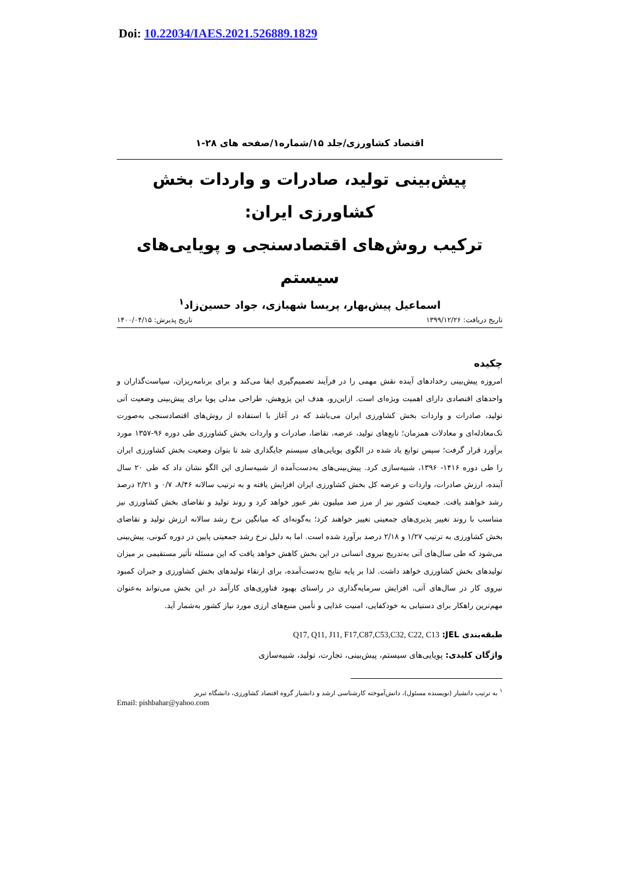Doi: 10.22034/IAES.2021.526889.1829
اقتصاد کشاورزی/جلد ۱۵/شماره۱/صفحه های ۲۸-۱
پیش‌بینی تولید، صادرات و واردات بخش کشاورزی ایران:
ترکیب روش‌های اقتصادسنجی و پویایی‌های سیستم
اسماعیل پیش‌بهار، پریسا شهبازی، جواد حسین‌زاد<sup>۱</sup>
تاریخ دریافت: ۱۳۹۹/۱۲/۲۶ تاریخ پذیرش: ۱۴۰۰/۰۴/۱۵
چکیده
امروزه پیش‌بینی رخدادهای آینده نقش مهمی را در فرآیند تصمیم‌گیری ایفا می‌کند و برای برنامه‌ریزان، سیاست‌گذاران و واحدهای اقتصادی دارای اهمیت ویژه‌ای است. ازاین‌رو، هدف این پژوهش، طراحی مدلی پویا برای پیش‌بینی وضعیت آتی تولید، صادرات و واردات بخش کشاورزی ایران می‌باشد که در آغاز با استفاده از روش‌های اقتصادسنجی به‌صورت تک‌معادله‌ای و معادلات همزمان؛ تابع‌های تولید، عرضه، تقاضا، صادرات و واردات بخش کشاورزی طی دوره ۹۶-۱۳۵۷ مورد برآورد قرار گرفت؛ سپس توابع یاد شده در الگوی پویایی‌های سیستم جایگذاری شد تا بتوان وضعیت بخش کشاورزی ایران را طی دوره ۱۴۱۶- ۱۳۹۶، شبیه‌سازی کرد. پیش‌بینی‌های به‌دست‌آمده از شبیه‌سازی این الگو نشان داد که طی ۲۰ سال آینده، ارزش صادرات، واردات و عرضه کل بخش کشاورزی ایران افزایش یافته و به ترتیب سالانه ۸/۴۶، ۰/۷ و ۲/۲۱ درصد رشد خواهند یافت. جمعیت کشور نیز از مرز صد میلیون نفر عبور خواهد کرد و روند تولید و تقاضای بخش کشاورزی نیز متناسب با روند تغییر پذیری‌های جمعیتی تغییر خواهند کرد؛ به‌گونه‌ای که میانگین نرخ رشد سالانه ارزش تولید و تقاضای بخش کشاورزی به ترتیب ۱/۲۷ و ۲/۱۸ درصد برآورد شده است. اما به دلیل نرخ رشد جمعیتی پایین در دوره کنونی، پیش‌بینی می‌شود که طی سال‌های آتی به‌تدریج نیروی انسانی در این بخش کاهش خواهد یافت که این مسئله تأثیر مستقیمی بر میزان تولیدهای بخش کشاورزی خواهد داشت. لذا بر پایه نتایج به‌دست‌آمده، برای ارتقاء تولیدهای بخش کشاورزی و جبران کمبود نیروی کار در سال‌های آتی، افزایش سرمایه‌گذاری در راستای بهبود فناوری‌های کارآمد در این بخش می‌تواند به‌عنوان مهم‌ترین راهکار برای دستیابی به خودکفایی، امنیت غذایی و تأمین منبع‌های ارزی مورد نیاز کشور به‌شمار آید.
طبقه‌بندی JEL: Q17, Q11, J11, F17,C87,C53,C32, C22, C13
واژگان کلیدی: پویایی‌های سیستم، پیش‌بینی، تجارت، تولید، شبیه‌سازی
<sup>۱</sup> به ترتیب دانشیار (نویسنده مسئول)، دانش‌آموخته کارشناسی ارشد و دانشیار گروه اقتصاد کشاورزی، دانشگاه تبریز
Email: pishbahar@yahoo.com